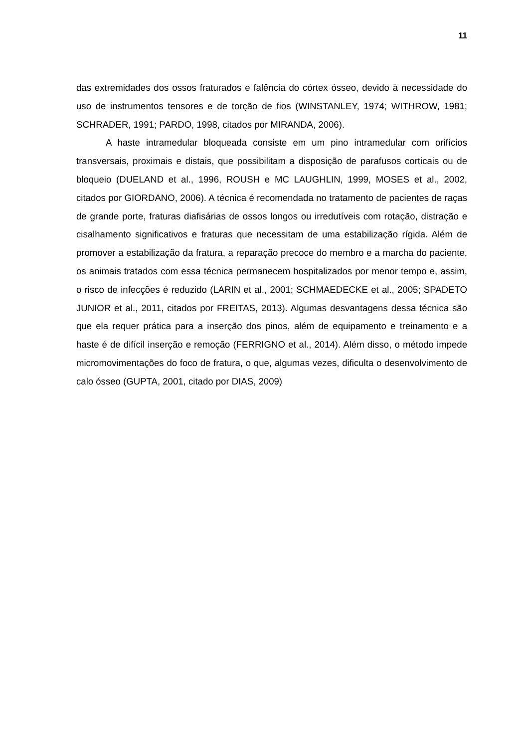11
das extremidades dos ossos fraturados e falência do córtex ósseo, devido à necessidade do uso de instrumentos tensores e de torção de fios (WINSTANLEY, 1974; WITHROW, 1981; SCHRADER, 1991; PARDO, 1998, citados por MIRANDA, 2006).
A haste intramedular bloqueada consiste em um pino intramedular com orifícios transversais, proximais e distais, que possibilitam a disposição de parafusos corticais ou de bloqueio (DUELAND et al., 1996, ROUSH e MC LAUGHLIN, 1999, MOSES et al., 2002, citados por GIORDANO, 2006). A técnica é recomendada no tratamento de pacientes de raças de grande porte, fraturas diafisárias de ossos longos ou irredutíveis com rotação, distração e cisalhamento significativos e fraturas que necessitam de uma estabilização rígida. Além de promover a estabilização da fratura, a reparação precoce do membro e a marcha do paciente, os animais tratados com essa técnica permanecem hospitalizados por menor tempo e, assim, o risco de infecções é reduzido (LARIN et al., 2001; SCHMAEDECKE et al., 2005; SPADETO JUNIOR et al., 2011, citados por FREITAS, 2013). Algumas desvantagens dessa técnica são que ela requer prática para a inserção dos pinos, além de equipamento e treinamento e a haste é de difícil inserção e remoção (FERRIGNO et al., 2014). Além disso, o método impede micromovimentações do foco de fratura, o que, algumas vezes, dificulta o desenvolvimento de calo ósseo (GUPTA, 2001, citado por DIAS, 2009)